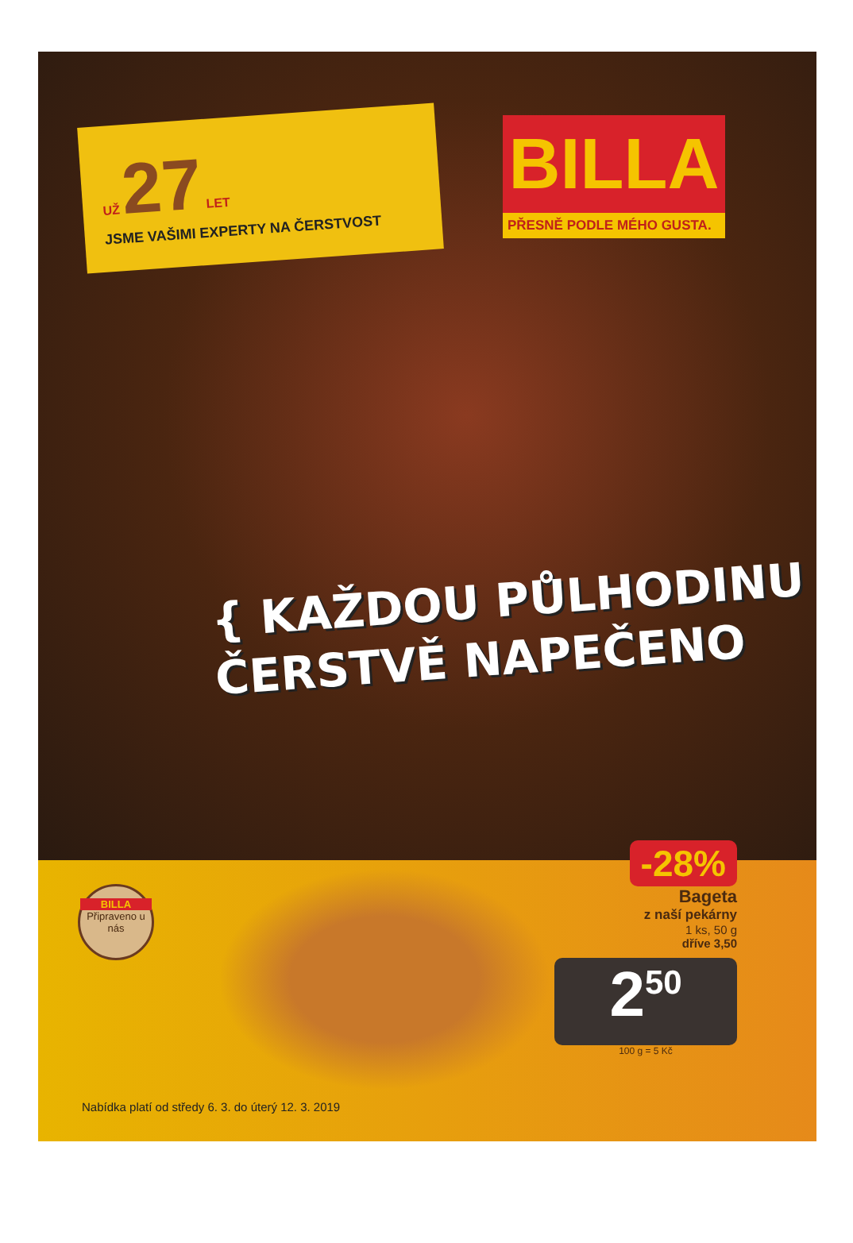UŽ 27 LET
JSME VAŠIMI EXPERTY NA ČERSTVOST
BILLA
PŘESNĚ PODLE MÉHO GUSTA.
{ KAŽDOU PŮLHODINU
ČERSTVĚ NAPEČENO
BILLA
Připraveno u nás
-28%
Bageta
z naší pekárny
1 ks, 50 g
dříve 3,50
2<sup>50</sup>
100 g = 5 Kč
Nabídka platí od středy 6. 3. do úterý 12. 3. 2019